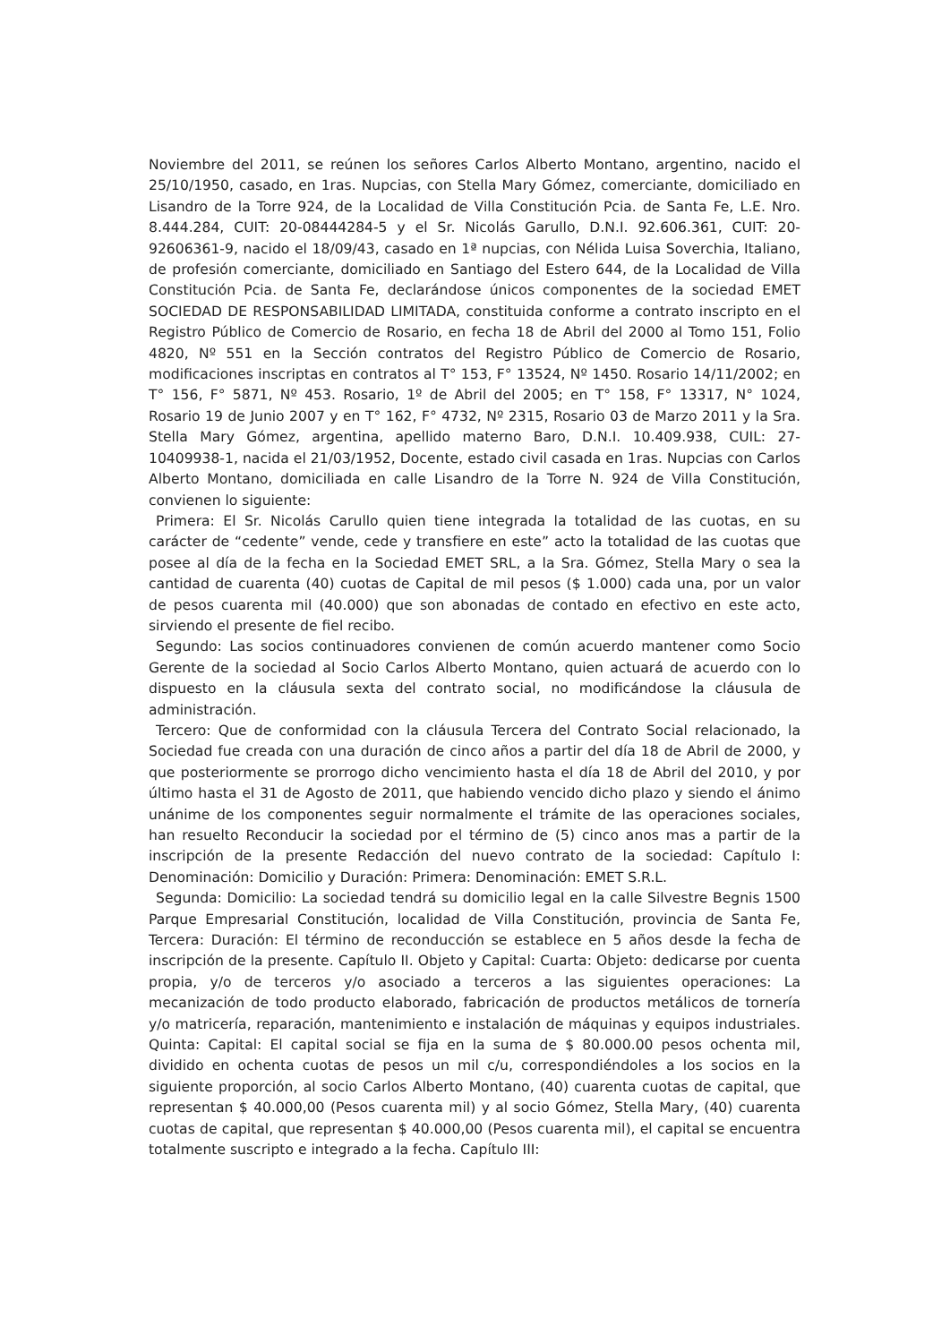Noviembre del 2011, se reúnen los señores Carlos Alberto Montano, argentino, nacido el 25/10/1950, casado, en 1ras. Nupcias, con Stella Mary Gómez, comerciante, domiciliado en Lisandro de la Torre 924, de la Localidad de Villa Constitución Pcia. de Santa Fe, L.E. Nro. 8.444.284, CUIT: 20-08444284-5 y el Sr. Nicolás Garullo, D.N.I. 92.606.361, CUIT: 20-92606361-9, nacido el 18/09/43, casado en 1ª nupcias, con Nélida Luisa Soverchia, Italiano, de profesión comerciante, domiciliado en Santiago del Estero 644, de la Localidad de Villa Constitución Pcia. de Santa Fe, declarándose únicos componentes de la sociedad EMET SOCIEDAD DE RESPONSABILIDAD LIMITADA, constituida conforme a contrato inscripto en el Registro Público de Comercio de Rosario, en fecha 18 de Abril del 2000 al Tomo 151, Folio 4820, Nº 551 en la Sección contratos del Registro Público de Comercio de Rosario, modificaciones inscriptas en contratos al T° 153, F° 13524, Nº 1450. Rosario 14/11/2002; en T° 156, F° 5871, Nº 453. Rosario, 1º de Abril del 2005; en T° 158, F° 13317, N° 1024, Rosario 19 de Junio 2007 y en T° 162, F° 4732, Nº 2315, Rosario 03 de Marzo 2011 y la Sra. Stella Mary Gómez, argentina, apellido materno Baro, D.N.I. 10.409.938, CUIL: 27-10409938-1, nacida el 21/03/1952, Docente, estado civil casada en 1ras. Nupcias con Carlos Alberto Montano, domiciliada en calle Lisandro de la Torre N. 924 de Villa Constitución, convienen lo siguiente:
Primera: El Sr. Nicolás Carullo quien tiene integrada la totalidad de las cuotas, en su carácter de “cedente” vende, cede y transfiere en este” acto la totalidad de las cuotas que posee al día de la fecha en la Sociedad EMET SRL, a la Sra. Gómez, Stella Mary o sea la cantidad de cuarenta (40) cuotas de Capital de mil pesos ($ 1.000) cada una, por un valor de pesos cuarenta mil (40.000) que son abonadas de contado en efectivo en este acto, sirviendo el presente de fiel recibo.
Segundo: Las socios continuadores convienen de común acuerdo mantener como Socio Gerente de la sociedad al Socio Carlos Alberto Montano, quien actuará de acuerdo con lo dispuesto en la cláusula sexta del contrato social, no modificándose la cláusula de administración.
Tercero: Que de conformidad con la cláusula Tercera del Contrato Social relacionado, la Sociedad fue creada con una duración de cinco años a partir del día 18 de Abril de 2000, y que posteriormente se prorrogo dicho vencimiento hasta el día 18 de Abril del 2010, y por último hasta el 31 de Agosto de 2011, que habiendo vencido dicho plazo y siendo el ánimo unánime de los componentes seguir normalmente el trámite de las operaciones sociales, han resuelto Reconducir la sociedad por el término de (5) cinco anos mas a partir de la inscripción de la presente Redacción del nuevo contrato de la sociedad: Capítulo I: Denominación: Domicilio y Duración: Primera: Denominación: EMET S.R.L.
Segunda: Domicilio: La sociedad tendrá su domicilio legal en la calle Silvestre Begnis 1500 Parque Empresarial Constitución, localidad de Villa Constitución, provincia de Santa Fe, Tercera: Duración: El término de reconducción se establece en 5 años desde la fecha de inscripción de la presente. Capítulo II. Objeto y Capital: Cuarta: Objeto: dedicarse por cuenta propia, y/o de terceros y/o asociado a terceros a las siguientes operaciones: La mecanización de todo producto elaborado, fabricación de productos metálicos de tornería y/o matricería, reparación, mantenimiento e instalación de máquinas y equipos industriales. Quinta: Capital: El capital social se fija en la suma de $ 80.000.00 pesos ochenta mil, dividido en ochenta cuotas de pesos un mil c/u, correspondiéndoles a los socios en la siguiente proporción, al socio Carlos Alberto Montano, (40) cuarenta cuotas de capital, que representan $ 40.000,00 (Pesos cuarenta mil) y al socio Gómez, Stella Mary, (40) cuarenta cuotas de capital, que representan $ 40.000,00 (Pesos cuarenta mil), el capital se encuentra totalmente suscripto e integrado a la fecha. Capítulo III: